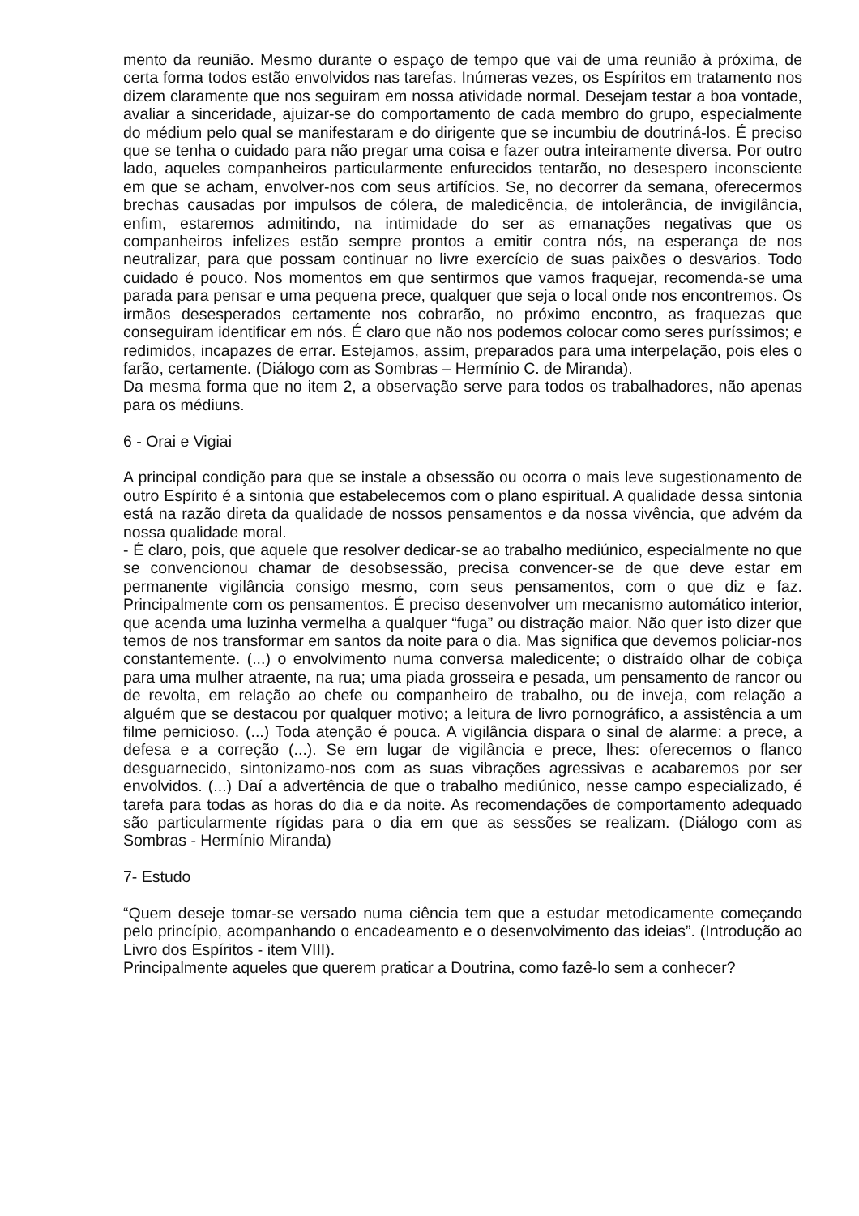mento da reunião. Mesmo durante o espaço de tempo que vai de uma reunião à próxima, de certa forma todos estão envolvidos nas tarefas. Inúmeras vezes, os Espíritos em tratamento nos dizem claramente que nos seguiram em nossa atividade normal. Desejam testar a boa vontade, avaliar a sinceridade, ajuizar-se do comportamento de cada membro do grupo, especialmente do médium pelo qual se manifestaram e do dirigente que se incumbiu de doutriná-los. É preciso que se tenha o cuidado para não pregar uma coisa e fazer outra inteiramente diversa. Por outro lado, aqueles companheiros particularmente enfurecidos tentarão, no desespero inconsciente em que se acham, envolver-nos com seus artifícios. Se, no decorrer da semana, oferecermos brechas causadas por impulsos de cólera, de maledicência, de intolerância, de invigilância, enfim, estaremos admitindo, na intimidade do ser as emanações negativas que os companheiros infelizes estão sempre prontos a emitir contra nós, na esperança de nos neutralizar, para que possam continuar no livre exercício de suas paixões o desvarios. Todo cuidado é pouco. Nos momentos em que sentirmos que vamos fraquejar, recomenda-se uma parada para pensar e uma pequena prece, qualquer que seja o local onde nos encontremos. Os irmãos desesperados certamente nos cobrarão, no próximo encontro, as fraquezas que conseguiram identificar em nós. É claro que não nos podemos colocar como seres puríssimos; e redimidos, incapazes de errar. Estejamos, assim, preparados para uma interpelação, pois eles o farão, certamente. (Diálogo com as Sombras – Hermínio C. de Miranda).
Da mesma forma que no item 2, a observação serve para todos os trabalhadores, não apenas para os médiuns.
6 - Orai e Vigiai
A principal condição para que se instale a obsessão ou ocorra o mais leve sugestionamento de outro Espírito é a sintonia que estabelecemos com o plano espiritual. A qualidade dessa sintonia está na razão direta da qualidade de nossos pensamentos e da nossa vivência, que advém da nossa qualidade moral.
- É claro, pois, que aquele que resolver dedicar-se ao trabalho mediúnico, especialmente no que se convencionou chamar de desobsessão, precisa convencer-se de que deve estar em permanente vigilância consigo mesmo, com seus pensamentos, com o que diz e faz. Principalmente com os pensamentos. É preciso desenvolver um mecanismo automático interior, que acenda uma luzinha vermelha a qualquer “fuga” ou distração maior. Não quer isto dizer que temos de nos transformar em santos da noite para o dia. Mas significa que devemos policiar-nos constantemente. (...) o envolvimento numa conversa maledicente; o distraído olhar de cobiça para uma mulher atraente, na rua; uma piada grosseira e pesada, um pensamento de rancor ou de revolta, em relação ao chefe ou companheiro de trabalho, ou de inveja, com relação a alguém que se destacou por qualquer motivo; a leitura de livro pornográfico, a assistência a um filme pernicioso. (...) Toda atenção é pouca. A vigilância dispara o sinal de alarme: a prece, a defesa e a correção (...). Se em lugar de vigilância e prece, lhes: oferecemos o flanco desguarnecido, sintonizamo-nos com as suas vibrações agressivas e acabaremos por ser envolvidos. (...) Daí a advertência de que o trabalho mediúnico, nesse campo especializado, é tarefa para todas as horas do dia e da noite. As recomendações de comportamento adequado são particularmente rígidas para o dia em que as sessões se realizam. (Diálogo com as Sombras - Hermínio Miranda)
7- Estudo
“Quem deseje tomar-se versado numa ciência tem que a estudar metodicamente começando pelo princípio, acompanhando o encadeamento e o desenvolvimento das ideias”. (Introdução ao Livro dos Espíritos - item VIII).
Principalmente aqueles que querem praticar a Doutrina, como fazê-lo sem a conhecer?